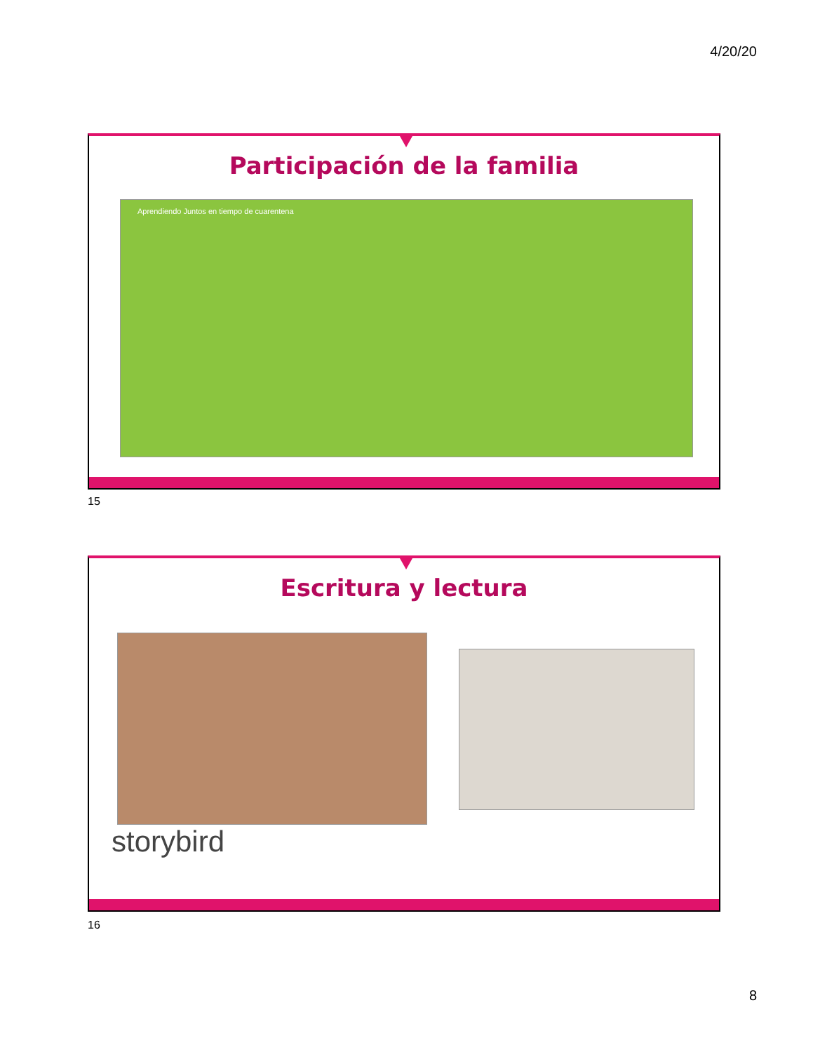4/20/20
Participación de la familia
Aprendiendo Juntos en tiempo de cuarentena
15
Escritura y lectura
storybird
16
8